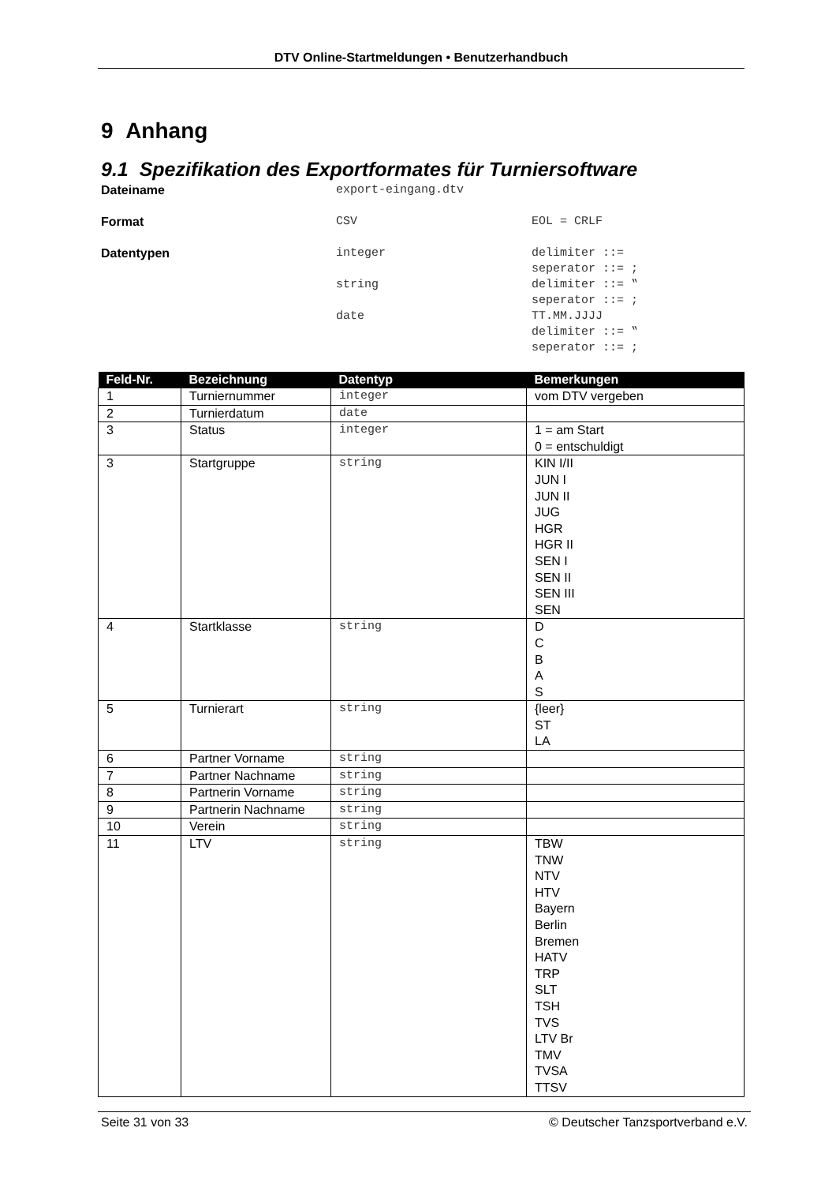DTV Online-Startmeldungen • Benutzerhandbuch
9 Anhang
9.1 Spezifikation des Exportformates für Turniersoftware
| Dateiname | export-eingang.dtv | |
| Format | CSV | EOL = CRLF |
| Datentypen | integer | delimiter ::= seperator ::= ; |
| | string | delimiter ::= ‟ seperator ::= ; |
| | date | TT.MM.JJJJ delimiter ::= ‟ seperator ::= ; |
| Feld-Nr. | Bezeichnung | Datentyp | Bemerkungen |
| --- | --- | --- | --- |
| 1 | Turniernummer | integer | vom DTV vergeben |
| 2 | Turnierdatum | date | |
| 3 | Status | integer | 1 = am Start 0 = entschuldigt |
| 3 | Startgruppe | string | KIN I/II JUN I JUN II JUG HGR HGR II SEN I SEN II SEN III SEN |
| 4 | Startklasse | string | D C B A S |
| 5 | Turnierart | string | {leer} ST LA |
| 6 | Partner Vorname | string | |
| 7 | Partner Nachname | string | |
| 8 | Partnerin Vorname | string | |
| 9 | Partnerin Nachname | string | |
| 10 | Verein | string | |
| 11 | LTV | string | TBW TNW NTV HTV Bayern Berlin Bremen HATV TRP SLT TSH TVS LTV Br TMV TVSA TTSV |
Seite 31 von 33 © Deutscher Tanzsportverband e.V.